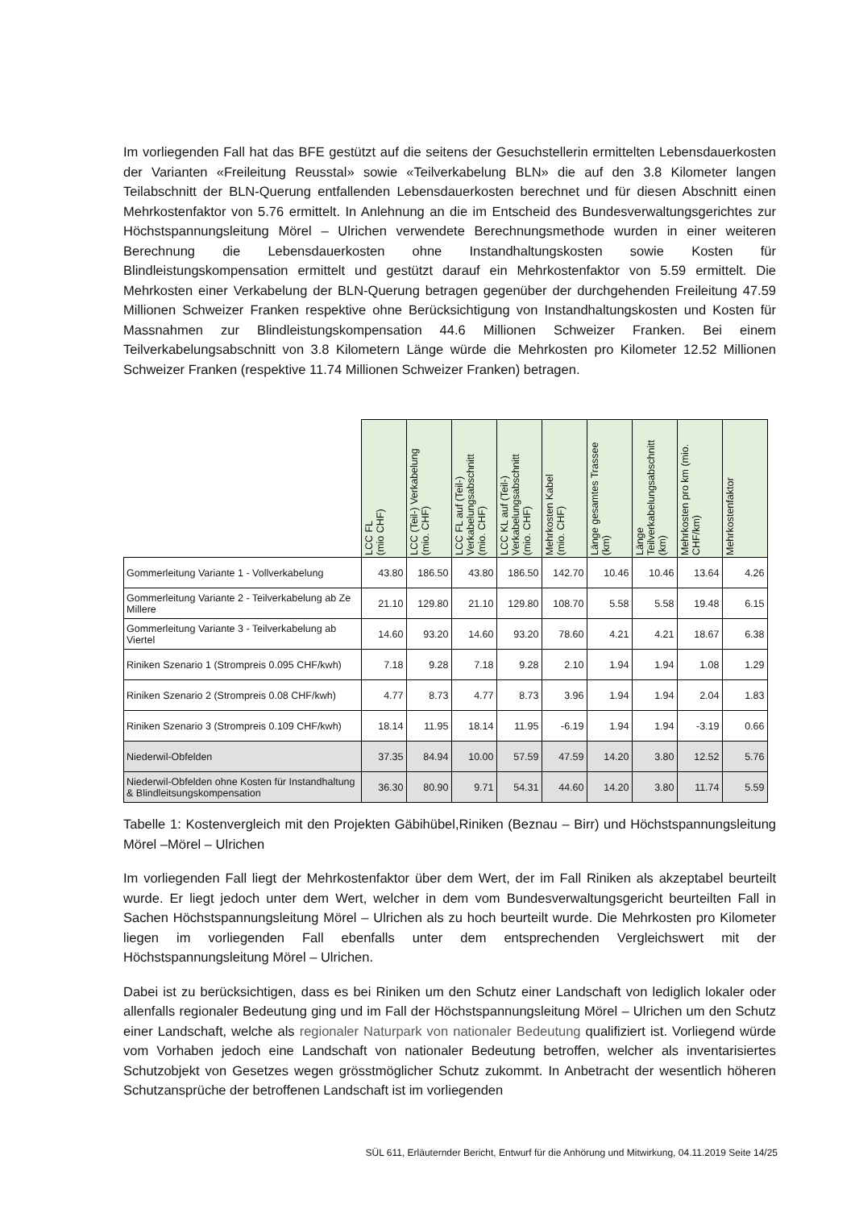Im vorliegenden Fall hat das BFE gestützt auf die seitens der Gesuchstellerin ermittelten Lebensdauerkosten der Varianten «Freileitung Reusstal» sowie «Teilverkabelung BLN» die auf den 3.8 Kilometer langen Teilabschnitt der BLN-Querung entfallenden Lebensdauerkosten berechnet und für diesen Abschnitt einen Mehrkostenfaktor von 5.76 ermittelt. In Anlehnung an die im Entscheid des Bundesverwaltungsgerichtes zur Höchstspannungsleitung Mörel – Ulrichen verwendete Berechnungsmethode wurden in einer weiteren Berechnung die Lebensdauerkosten ohne Instandhaltungskosten sowie Kosten für Blindleistungskompensation ermittelt und gestützt darauf ein Mehrkostenfaktor von 5.59 ermittelt. Die Mehrkosten einer Verkabelung der BLN-Querung betragen gegenüber der durchgehenden Freileitung 47.59 Millionen Schweizer Franken respektive ohne Berücksichtigung von Instandhaltungskosten und Kosten für Massnahmen zur Blindleistungskompensation 44.6 Millionen Schweizer Franken. Bei einem Teilverkabelungsabschnitt von 3.8 Kilometern Länge würde die Mehrkosten pro Kilometer 12.52 Millionen Schweizer Franken (respektive 11.74 Millionen Schweizer Franken) betragen.
| | LCC FL (mio CHF) | LCC (Teil-) Verkabelung (mio. CHF) | LCC FL auf (Teil-) Verkabelungsabschnitt (mio. CHF) | LCC KL auf (Teil-) Verkabelungsabschnitt (mio. CHF) | Mehrkosten Kabel (mio. CHF) | Länge gesamtes Trassee (km) | Länge Teilverkabelungsabschnitt (km) | Mehrkosten pro km (mio. CHF/km) | Mehrkostenfaktor |
| --- | --- | --- | --- | --- | --- | --- | --- | --- | --- |
| Gommerleitung Variante 1 - Vollverkabelung | 43.80 | 186.50 | 43.80 | 186.50 | 142.70 | 10.46 | 10.46 | 13.64 | 4.26 |
| Gommerleitung Variante 2 - Teilverkabelung ab Ze Millere | 21.10 | 129.80 | 21.10 | 129.80 | 108.70 | 5.58 | 5.58 | 19.48 | 6.15 |
| Gommerleitung Variante 3 - Teilverkabelung ab Viertel | 14.60 | 93.20 | 14.60 | 93.20 | 78.60 | 4.21 | 4.21 | 18.67 | 6.38 |
| Riniken Szenario 1 (Strompreis 0.095 CHF/kwh) | 7.18 | 9.28 | 7.18 | 9.28 | 2.10 | 1.94 | 1.94 | 1.08 | 1.29 |
| Riniken Szenario 2 (Strompreis 0.08 CHF/kwh) | 4.77 | 8.73 | 4.77 | 8.73 | 3.96 | 1.94 | 1.94 | 2.04 | 1.83 |
| Riniken Szenario 3 (Strompreis 0.109 CHF/kwh) | 18.14 | 11.95 | 18.14 | 11.95 | -6.19 | 1.94 | 1.94 | -3.19 | 0.66 |
| Niederwil-Obfelden | 37.35 | 84.94 | 10.00 | 57.59 | 47.59 | 14.20 | 3.80 | 12.52 | 5.76 |
| Niederwil-Obfelden ohne Kosten für Instandhaltung & Blindleitsungskompensation | 36.30 | 80.90 | 9.71 | 54.31 | 44.60 | 14.20 | 3.80 | 11.74 | 5.59 |
Tabelle 1: Kostenvergleich mit den Projekten Gäbihübel,Riniken (Beznau – Birr) und Höchstspannungsleitung Mörel –Mörel – Ulrichen
Im vorliegenden Fall liegt der Mehrkostenfaktor über dem Wert, der im Fall Riniken als akzeptabel beurteilt wurde. Er liegt jedoch unter dem Wert, welcher in dem vom Bundesverwaltungsgericht beurteilten Fall in Sachen Höchstspannungsleitung Mörel – Ulrichen als zu hoch beurteilt wurde. Die Mehrkosten pro Kilometer liegen im vorliegenden Fall ebenfalls unter dem entsprechenden Vergleichswert mit der Höchstspannungsleitung Mörel – Ulrichen.
Dabei ist zu berücksichtigen, dass es bei Riniken um den Schutz einer Landschaft von lediglich lokaler oder allenfalls regionaler Bedeutung ging und im Fall der Höchstspannungsleitung Mörel – Ulrichen um den Schutz einer Landschaft, welche als regionaler Naturpark von nationaler Bedeutung qualifiziert ist. Vorliegend würde vom Vorhaben jedoch eine Landschaft von nationaler Bedeutung betroffen, welcher als inventarisiertes Schutzobjekt von Gesetzes wegen grösstmöglicher Schutz zukommt. In Anbetracht der wesentlich höheren Schutzansprüche der betroffenen Landschaft ist im vorliegenden
SÜL 611, Erläuternder Bericht, Entwurf für die Anhörung und Mitwirkung, 04.11.2019 Seite 14/25